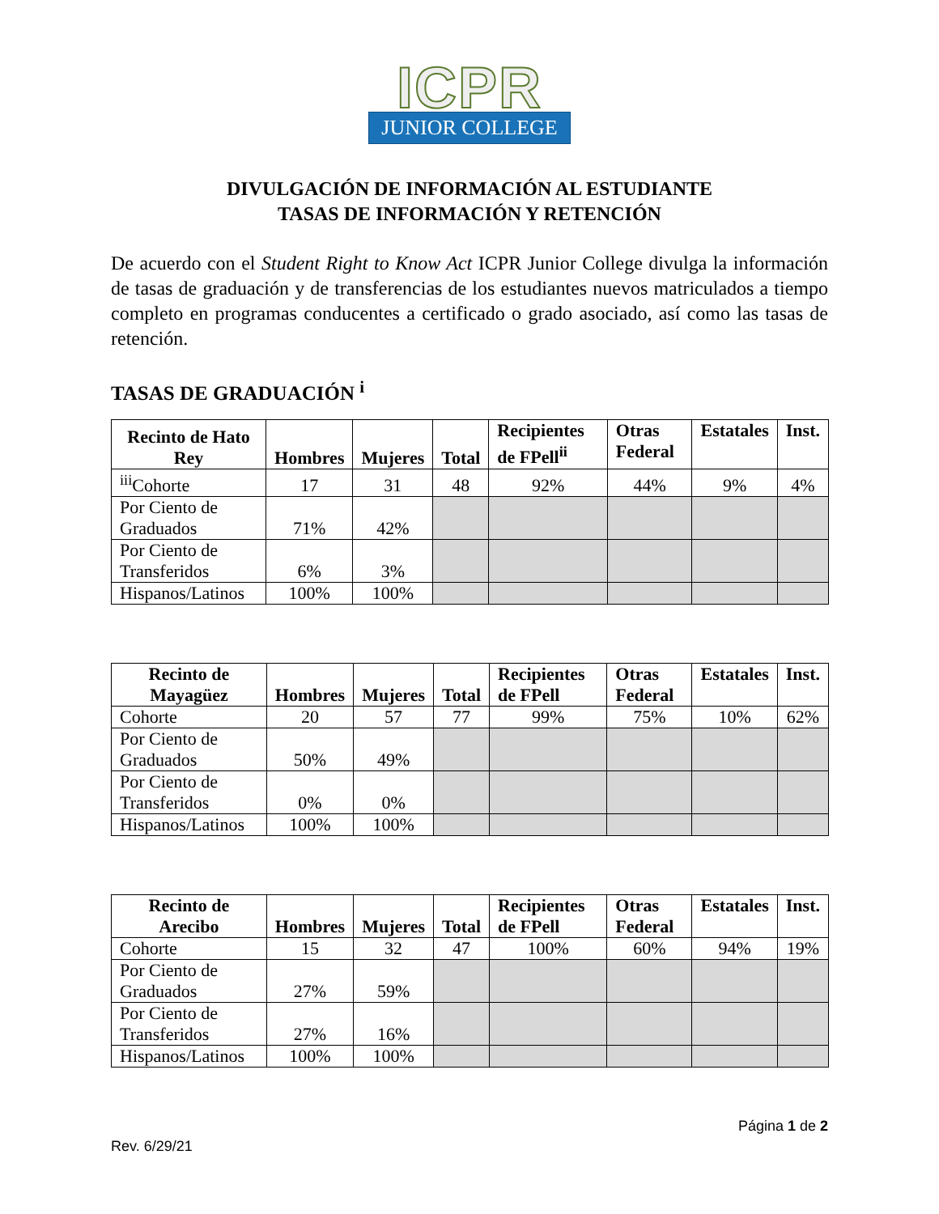ICPR
JUNIOR COLLEGE
DIVULGACIÓN DE INFORMACIÓN AL ESTUDIANTE
TASAS DE INFORMACIÓN Y RETENCIÓN
De acuerdo con el Student Right to Know Act ICPR Junior College divulga la información de tasas de graduación y de transferencias de los estudiantes nuevos matriculados a tiempo completo en programas conducentes a certificado o grado asociado, así como las tasas de retención.
TASAS DE GRADUACIÓN <sup>i</sup>
| Recinto de Hato Rey | Hombres | Mujeres | Total | Recipientes de FPell<sup>ii</sup> | Otras Federal | Estatales | Inst. |
| --- | --- | --- | --- | --- | --- | --- | --- |
| <sup>iii</sup>Cohorte | 17 | 31 | 48 | 92% | 44% | 9% | 4% |
| Por Ciento de Graduados | 71% | 42% | | | | | |
| Por Ciento de Transferidos | 6% | 3% | | | | | |
| Hispanos/Latinos | 100% | 100% | | | | | |
| Recinto de Mayagüez | Hombres | Mujeres | Total | Recipientes de FPell | Otras Federal | Estatales | Inst. |
| --- | --- | --- | --- | --- | --- | --- | --- |
| Cohorte | 20 | 57 | 77 | 99% | 75% | 10% | 62% |
| Por Ciento de Graduados | 50% | 49% | | | | | |
| Por Ciento de Transferidos | 0% | 0% | | | | | |
| Hispanos/Latinos | 100% | 100% | | | | | |
| Recinto de Arecibo | Hombres | Mujeres | Total | Recipientes de FPell | Otras Federal | Estatales | Inst. |
| --- | --- | --- | --- | --- | --- | --- | --- |
| Cohorte | 15 | 32 | 47 | 100% | 60% | 94% | 19% |
| Por Ciento de Graduados | 27% | 59% | | | | | |
| Por Ciento de Transferidos | 27% | 16% | | | | | |
| Hispanos/Latinos | 100% | 100% | | | | | |
Página 1 de 2
Rev. 6/29/21